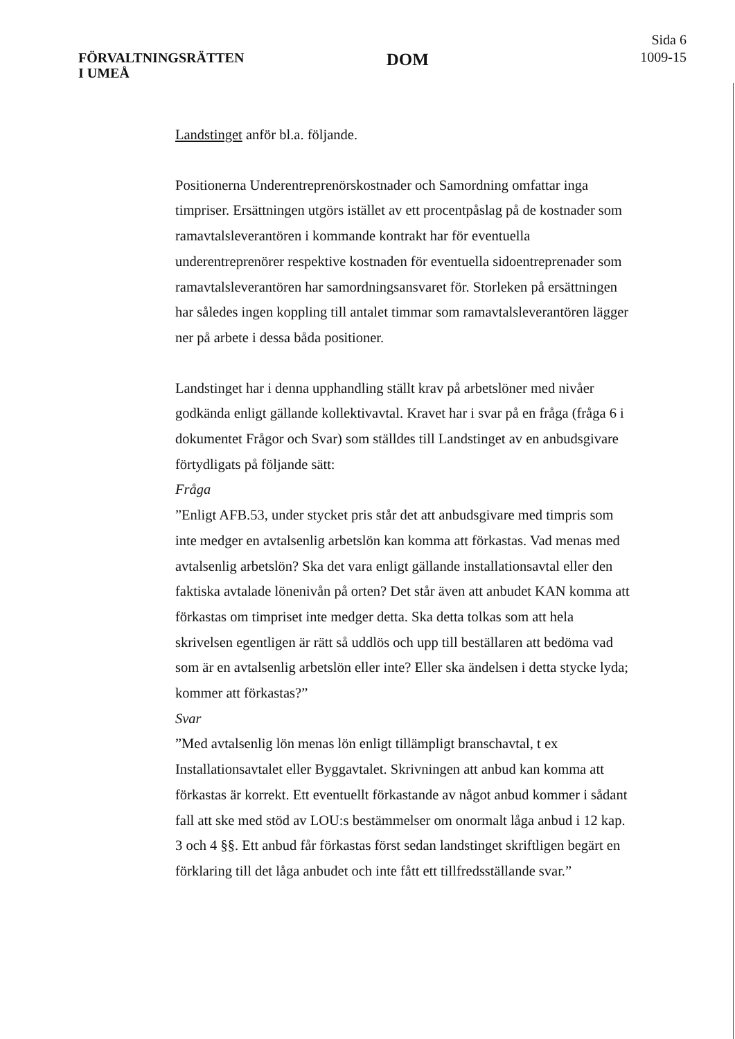FÖRVALTNINGSRÄTTEN
I UMEÅ
DOM
Sida 6
1009-15
Landstinget anför bl.a. följande.
Positionerna Underentreprenörskostnader och Samordning omfattar inga timpriser. Ersättningen utgörs istället av ett procentpåslag på de kostnader som ramavtalsleverantören i kommande kontrakt har för eventuella underentreprenörer respektive kostnaden för eventuella sidoentreprenader som ramavtalsleverantören har samordningsansvaret för. Storleken på ersättningen har således ingen koppling till antalet timmar som ramavtalsleverantören lägger ner på arbete i dessa båda positioner.
Landstinget har i denna upphandling ställt krav på arbetslöner med nivåer godkända enligt gällande kollektivavtal. Kravet har i svar på en fråga (fråga 6 i dokumentet Frågor och Svar) som ställdes till Landstinget av en anbudsgivare förtydligats på följande sätt:
Fråga
”Enligt AFB.53, under stycket pris står det att anbudsgivare med timpris som inte medger en avtalsenlig arbetslön kan komma att förkastas. Vad menas med avtalsenlig arbetslön? Ska det vara enligt gällande installationsavtal eller den faktiska avtalade lönenivån på orten? Det står även att anbudet KAN komma att förkastas om timpriset inte medger detta. Ska detta tolkas som att hela skrivelsen egentligen är rätt så uddlös och upp till beställaren att bedöma vad som är en avtalsenlig arbetslön eller inte? Eller ska ändelsen i detta stycke lyda; kommer att förkastas?”
Svar
”Med avtalsenlig lön menas lön enligt tillämpligt branschavtal, t ex Installationsavtalet eller Byggavtalet. Skrivningen att anbud kan komma att förkastas är korrekt. Ett eventuellt förkastande av något anbud kommer i sådant fall att ske med stöd av LOU:s bestämmelser om onormalt låga anbud i 12 kap. 3 och 4 §§. Ett anbud får förkastas först sedan landstinget skriftligen begärt en förklaring till det låga anbudet och inte fått ett tillfredsställande svar.”